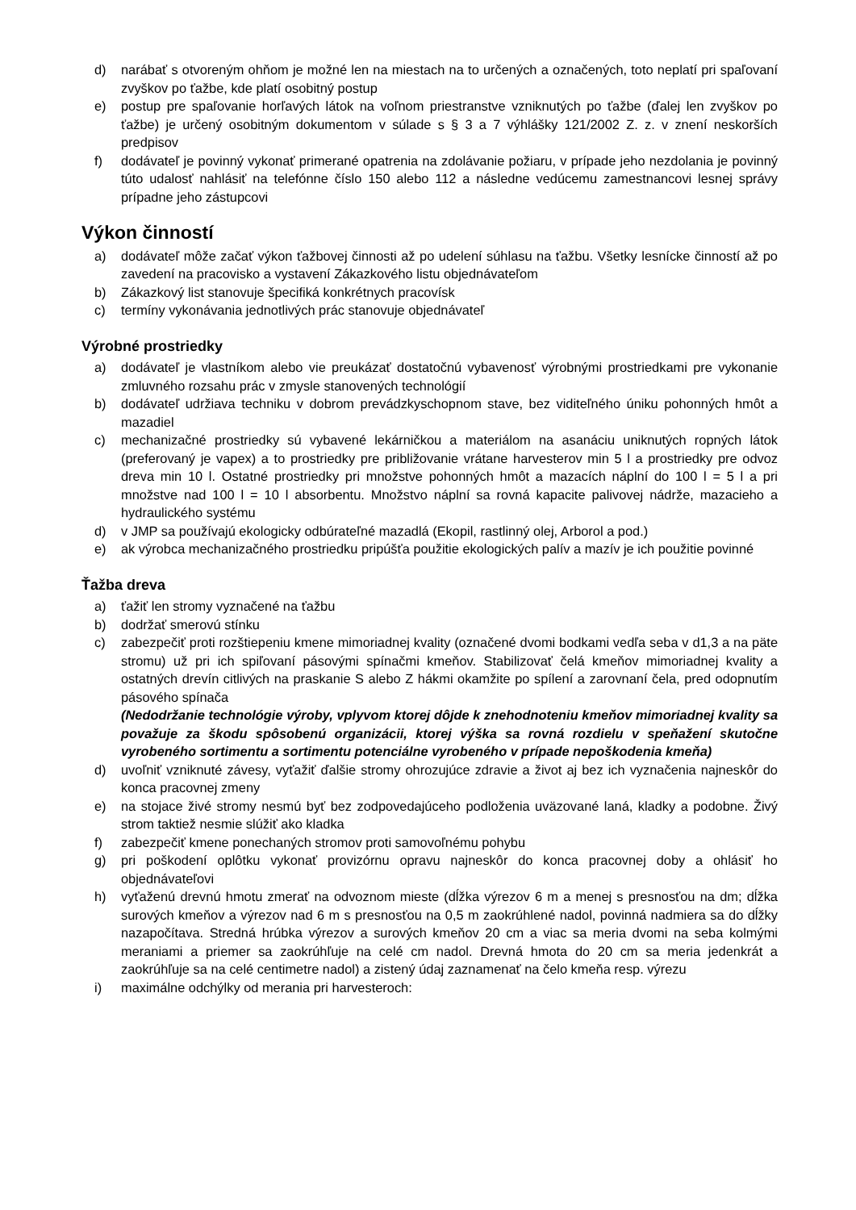d) narábať s otvoreným ohňom je možné len na miestach na to určených a označených, toto neplatí pri spaľovaní zvyškov po ťažbe, kde platí osobitný postup
e) postup pre spaľovanie horľavých látok na voľnom priestranstve vzniknutých po ťažbe (ďalej len zvyškov po ťažbe) je určený osobitným dokumentom v súlade s § 3 a 7 výhlášky 121/2002 Z. z. v znení neskorších predpisov
f) dodávateľ je povinný vykonať primerané opatrenia na zdolávanie požiaru, v prípade jeho nezdolania je povinný túto udalosť nahlásiť na telefónne číslo 150 alebo 112 a následne vedúcemu zamestnancovi lesnej správy prípadne jeho zástupcovi
Výkon činností
a) dodávateľ môže začať výkon ťažbovej činnosti až po udelení súhlasu na ťažbu. Všetky lesnícke činností až po zavedení na pracovisko a vystavení Zákazkového listu objednávateľom
b) Zákazkový list stanovuje špecifiká konkrétnych pracovísk
c) termíny vykonávania jednotlivých prác stanovuje objednávateľ
Výrobné prostriedky
a) dodávateľ je vlastníkom alebo vie preukázať dostatočnú vybavenosť výrobnými prostriedkami pre vykonanie zmluvného rozsahu prác v zmysle stanovených technológií
b) dodávateľ udržiava techniku v dobrom prevádzkyschopnom stave, bez viditeľného úniku pohonných hmôt a mazadiel
c) mechanizačné prostriedky sú vybavené lekárničkou a materiálom na asanáciu uniknutých ropných látok (preferovaný je vapex) a to prostriedky pre približovanie vrátane harvesterov min 5 l a prostriedky pre odvoz dreva min 10 l. Ostatné prostriedky pri množstve pohonných hmôt a mazacích náplní do 100 l = 5 l a pri množstve nad 100 l = 10 l absorbentu. Množstvo náplní sa rovná kapacite palivovej nádrže, mazacieho a hydraulického systému
d) v JMP sa používajú ekologicky odbúrateľné mazadlá (Ekopil, rastlinný olej, Arborol a pod.)
e) ak výrobca mechanizačného prostriedku pripúšťa použitie ekologických palív a mazív je ich použitie povinné
Ťažba dreva
a) ťažiť len stromy vyznačené na ťažbu
b) dodržať smerovú stínku
c) zabezpečiť proti rozštiepeniu kmene mimoriadnej kvality (označené dvomi bodkami vedľa seba v d1,3 a na päte stromu) už pri ich spiľovaní pásovými spínačmi kmeňov. Stabilizovať čelá kmeňov mimoriadnej kvality a ostatných drevín citlivých na praskanie S alebo Z hákmi okamžite po spílení a zarovnaní čela, pred odopnutím pásového spínača
(Nedodržanie technológie výroby, vplyvom ktorej dôjde k znehodnoteniu kmeňov mimoriadnej kvality sa považuje za škodu spôsobenú organizácii, ktorej výška sa rovná rozdielu v speňažení skutočne vyrobeného sortimentu a sortimentu potenciálne vyrobeného v prípade nepoškodenia kmeňa)
d) uvoľniť vzniknuté závesy, vyťažiť ďalšie stromy ohrozujúce zdravie a život aj bez ich vyznačenia najneskôr do konca pracovnej zmeny
e) na stojace živé stromy nesmú byť bez zodpovedajúceho podloženia uväzované laná, kladky a podobne. Živý strom taktiež nesmie slúžiť ako kladka
f) zabezpečiť kmene ponechaných stromov proti samovoľnému pohybu
g) pri poškodení oplôtku vykonať provizórnu opravu najneskôr do konca pracovnej doby a ohlásiť ho objednávateľovi
h) vyťaženú drevnú hmotu zmerať na odvoznom mieste (dĺžka výrezov 6 m a menej s presnosťou na dm; dĺžka surových kmeňov a výrezov nad 6 m s presnosťou na 0,5 m zaokrúhlené nadol, povinná nadmiera sa do dĺžky nazapočítava. Stredná hrúbka výrezov a surových kmeňov 20 cm a viac sa meria dvomi na seba kolmými meraniami a priemer sa zaokrúhľuje na celé cm nadol. Drevná hmota do 20 cm sa meria jedenkrát a zaokrúhľuje sa na celé centimetre nadol) a zistený údaj zaznamenať na čelo kmeňa resp. výrezu
i) maximálne odchýlky od merania pri harvesteroch: